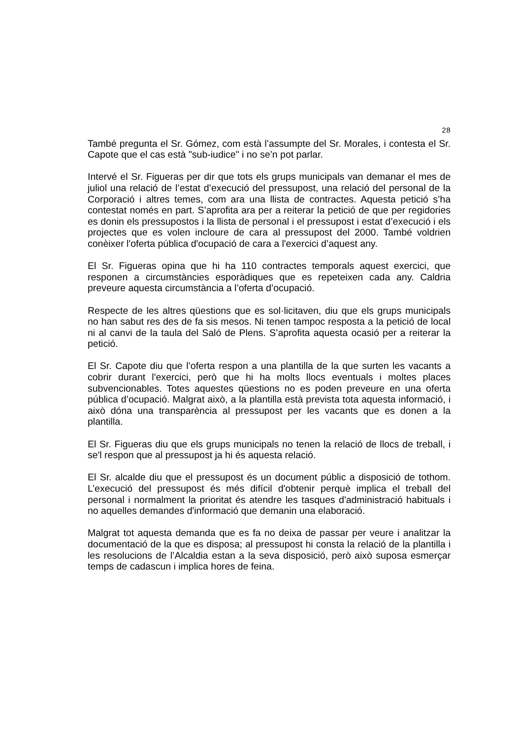28
També pregunta el Sr. Gómez, com està l’assumpte del Sr. Morales, i contesta el Sr. Capote que el cas està "sub-iudice" i no se’n pot parlar.
Intervé el Sr. Figueras per dir que tots els grups municipals van demanar el mes de juliol una relació de l’estat d’execució del pressupost, una relació del personal de la Corporació i altres temes, com ara una llista de contractes. Aquesta petició s’ha contestat només en part. S’aprofita ara per a reiterar la petició de que per regidories es donin els pressupostos i la llista de personal i el pressupost i estat d’execució i els projectes que es volen incloure de cara al pressupost del 2000. També voldrien conèixer l'oferta pública d'ocupació de cara a l'exercici d’aquest any.
El Sr. Figueras opina que hi ha 110 contractes temporals aquest exercici, que responen a circumstàncies esporàdiques que es repeteixen cada any. Caldria preveure aquesta circumstància a l’oferta d’ocupació.
Respecte de les altres qüestions que es sol·licitaven, diu que els grups municipals no han sabut res des de fa sis mesos. Ni tenen tampoc resposta a la petició de local ni al canvi de la taula del Saló de Plens. S’aprofita aquesta ocasió per a reiterar la petició.
El Sr. Capote diu que l’oferta respon a una plantilla de la que surten les vacants a cobrir durant l'exercici, però que hi ha molts llocs eventuals i moltes places subvencionables. Totes aquestes qüestions no es poden preveure en una oferta pública d’ocupació. Malgrat això, a la plantilla està prevista tota aquesta informació, i això dóna una transparència al pressupost per les vacants que es donen a la plantilla.
El Sr. Figueras diu que els grups municipals no tenen la relació de llocs de treball, i se'l respon que al pressupost ja hi és aquesta relació.
El Sr. alcalde diu que el pressupost és un document públic a disposició de tothom. L’execució del pressupost és més difícil d'obtenir perquè implica el treball del personal i normalment la prioritat és atendre les tasques d'administració habituals i no aquelles demandes d'informació que demanin una elaboració.
Malgrat tot aquesta demanda que es fa no deixa de passar per veure i analitzar la documentació de la que es disposa; al pressupost hi consta la relació de la plantilla i les resolucions de l’Alcaldia estan a la seva disposició, però això suposa esmerçar temps de cadascun i implica hores de feina.